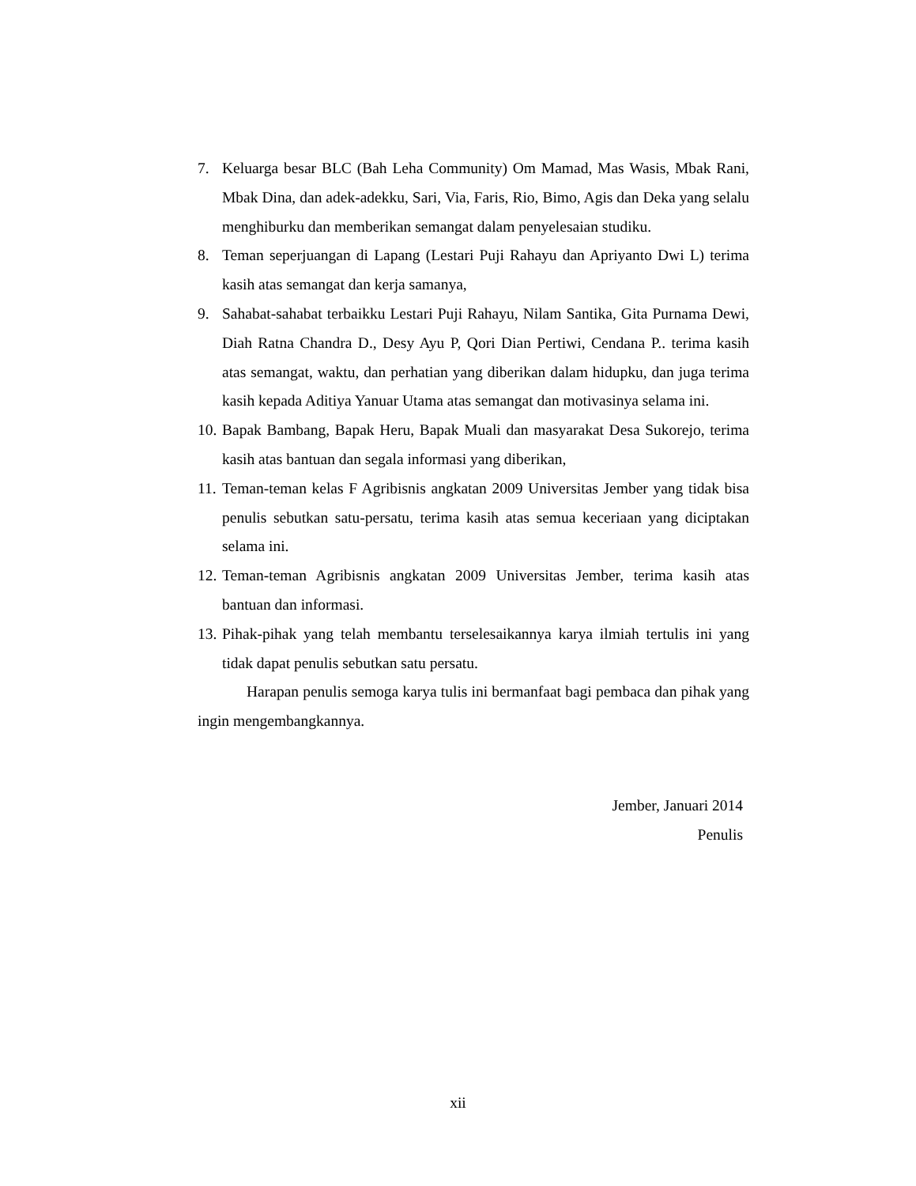7. Keluarga besar BLC (Bah Leha Community) Om Mamad, Mas Wasis, Mbak Rani, Mbak Dina, dan adek-adekku, Sari, Via, Faris, Rio, Bimo, Agis dan Deka yang selalu menghiburku dan memberikan semangat dalam penyelesaian studiku.
8. Teman seperjuangan di Lapang (Lestari Puji Rahayu dan Apriyanto Dwi L) terima kasih atas semangat dan kerja samanya,
9. Sahabat-sahabat terbaikku Lestari Puji Rahayu, Nilam Santika, Gita Purnama Dewi, Diah Ratna Chandra D., Desy Ayu P, Qori Dian Pertiwi, Cendana P.. terima kasih atas semangat, waktu, dan perhatian yang diberikan dalam hidupku, dan juga terima kasih kepada Aditiya Yanuar Utama atas semangat dan motivasinya selama ini.
10. Bapak Bambang, Bapak Heru, Bapak Muali dan masyarakat Desa Sukorejo, terima kasih atas bantuan dan segala informasi yang diberikan,
11. Teman-teman kelas F Agribisnis angkatan 2009 Universitas Jember yang tidak bisa penulis sebutkan satu-persatu, terima kasih atas semua keceriaan yang diciptakan selama ini.
12. Teman-teman Agribisnis angkatan 2009 Universitas Jember, terima kasih atas bantuan dan informasi.
13. Pihak-pihak yang telah membantu terselesaikannya karya ilmiah tertulis ini yang tidak dapat penulis sebutkan satu persatu.
Harapan penulis semoga karya tulis ini bermanfaat bagi pembaca dan pihak yang ingin mengembangkannya.
Jember, Januari 2014
Penulis
xii